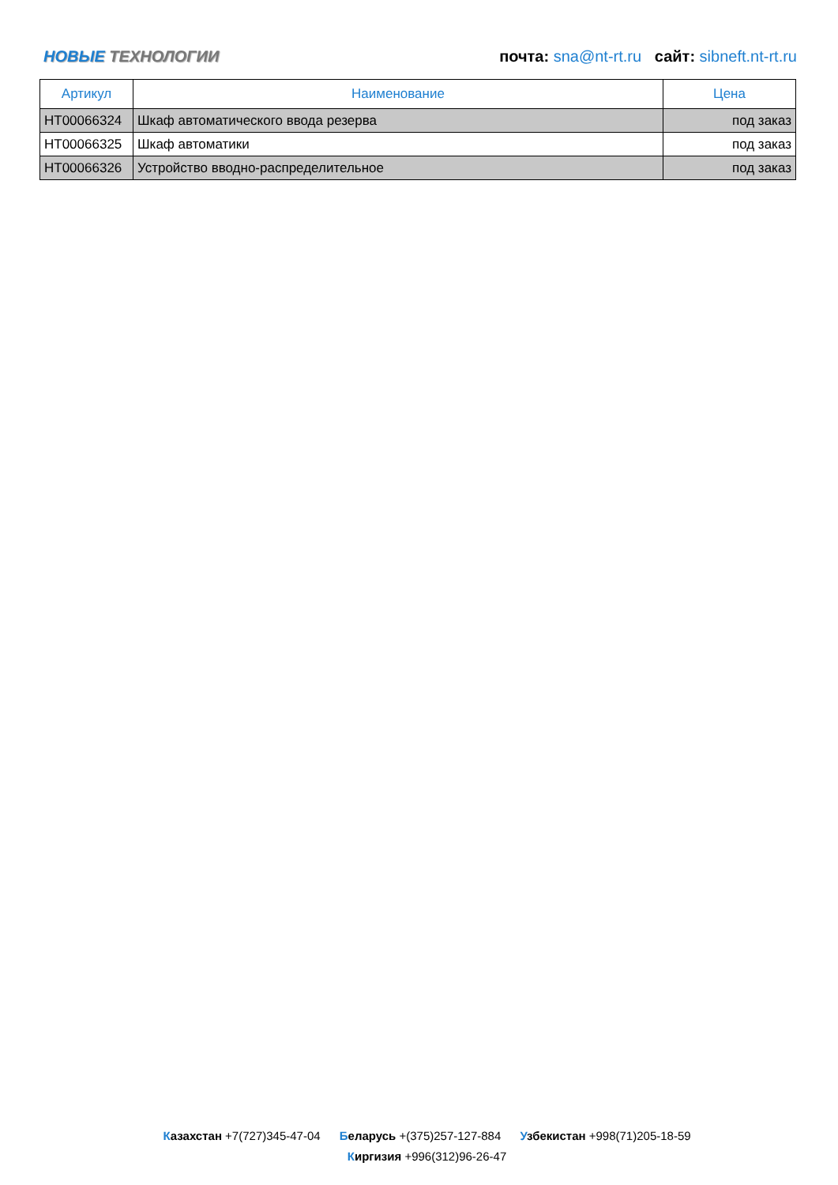НОВЫЕ ТЕХНОЛОГИИ
почта: sna@nt-rt.ru сайт: sibneft.nt-rt.ru
| Артикул | Наименование | Цена |
| --- | --- | --- |
| НТ00066324 | Шкаф автоматического ввода резерва | под заказ |
| НТ00066325 | Шкаф автоматики | под заказ |
| НТ00066326 | Устройство вводно-распределительное | под заказ |
Казахстан +7(727)345-47-04 Беларусь +(375)257-127-884 Узбекистан +998(71)205-18-59
Киргизия +996(312)96-26-47